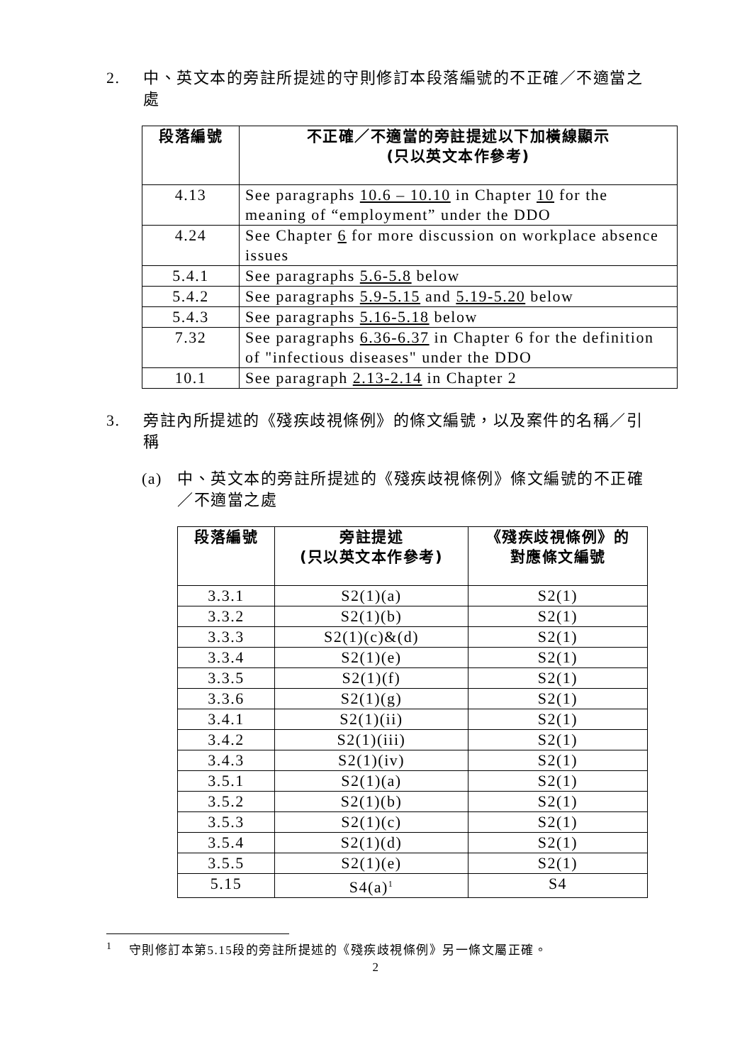2. 中、英文本的旁註所提述的守則修訂本段落編號的不正確／不適當之處
| 段落編號 | 不正確／不適當的旁註提述以下加橫線顯示 (只以英文本作參考) |
| --- | --- |
| 4.13 | See paragraphs 10.6 – 10.10 in Chapter 10 for the meaning of “employment” under the DDO |
| 4.24 | See Chapter 6 for more discussion on workplace absence issues |
| 5.4.1 | See paragraphs 5.6-5.8 below |
| 5.4.2 | See paragraphs 5.9-5.15 and 5.19-5.20 below |
| 5.4.3 | See paragraphs 5.16-5.18 below |
| 7.32 | See paragraphs 6.36-6.37 in Chapter 6 for the definition of "infectious diseases" under the DDO |
| 10.1 | See paragraph 2.13-2.14 in Chapter 2 |
3. 旁註內所提述的《殘疾歧視條例》的條文編號，以及案件的名稱／引稱
(a) 中、英文本的旁註所提述的《殘疾歧視條例》條文編號的不正確／不適當之處
| 段落編號 | 旁註提述 (只以英文本作參考) | 《殘疾歧視條例》的 對應條文編號 |
| --- | --- | --- |
| 3.3.1 | S2(1)(a) | S2(1) |
| 3.3.2 | S2(1)(b) | S2(1) |
| 3.3.3 | S2(1)(c)&(d) | S2(1) |
| 3.3.4 | S2(1)(e) | S2(1) |
| 3.3.5 | S2(1)(f) | S2(1) |
| 3.3.6 | S2(1)(g) | S2(1) |
| 3.4.1 | S2(1)(ii) | S2(1) |
| 3.4.2 | S2(1)(iii) | S2(1) |
| 3.4.3 | S2(1)(iv) | S2(1) |
| 3.5.1 | S2(1)(a) | S2(1) |
| 3.5.2 | S2(1)(b) | S2(1) |
| 3.5.3 | S2(1)(c) | S2(1) |
| 3.5.4 | S2(1)(d) | S2(1) |
| 3.5.5 | S2(1)(e) | S2(1) |
| 5.15 | S4(a)<sup>1</sup> | S4 |
<sup>1</sup> 守則修訂本第5.15段的旁註所提述的《殘疾歧視條例》另一條文屬正確。
2